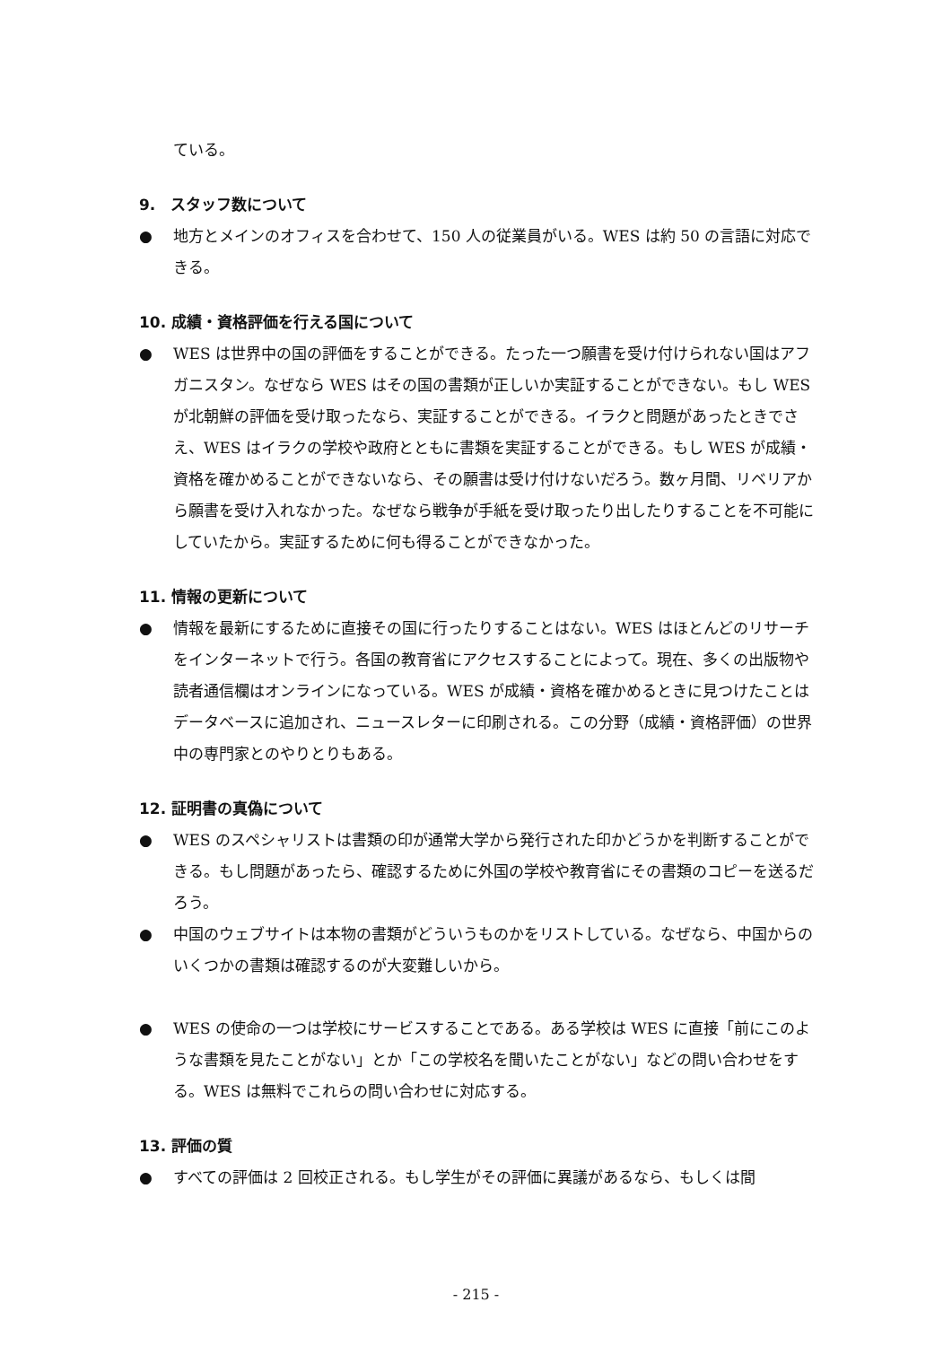ている。
9.　スタッフ数について
● 地方とメインのオフィスを合わせて、150 人の従業員がいる。WES は約 50 の言語に対応できる。
10. 成績・資格評価を行える国について
● WES は世界中の国の評価をすることができる。たった一つ願書を受け付けられない国はアフガニスタン。なぜなら WES はその国の書類が正しいか実証することができない。もし WES が北朝鮮の評価を受け取ったなら、実証することができる。イラクと問題があったときでさえ、WES はイラクの学校や政府とともに書類を実証することができる。もし WES が成績・資格を確かめることができないなら、その願書は受け付けないだろう。数ヶ月間、リベリアから願書を受け入れなかった。なぜなら戦争が手紙を受け取ったり出したりすることを不可能にしていたから。実証するために何も得ることができなかった。
11. 情報の更新について
● 情報を最新にするために直接その国に行ったりすることはない。WES はほとんどのリサーチをインターネットで行う。各国の教育省にアクセスすることによって。現在、多くの出版物や読者通信欄はオンラインになっている。WES が成績・資格を確かめるときに見つけたことはデータベースに追加され、ニュースレターに印刷される。この分野（成績・資格評価）の世界中の専門家とのやりとりもある。
12. 証明書の真偽について
● WES のスペシャリストは書類の印が通常大学から発行された印かどうかを判断することができる。もし問題があったら、確認するために外国の学校や教育省にその書類のコピーを送るだろう。
● 中国のウェブサイトは本物の書類がどういうものかをリストしている。なぜなら、中国からのいくつかの書類は確認するのが大変難しいから。
● WES の使命の一つは学校にサービスすることである。ある学校は WES に直接「前にこのような書類を見たことがない」とか「この学校名を聞いたことがない」などの問い合わせをする。WES は無料でこれらの問い合わせに対応する。
13. 評価の質
● すべての評価は 2 回校正される。もし学生がその評価に異議があるなら、もしくは間
- 215 -